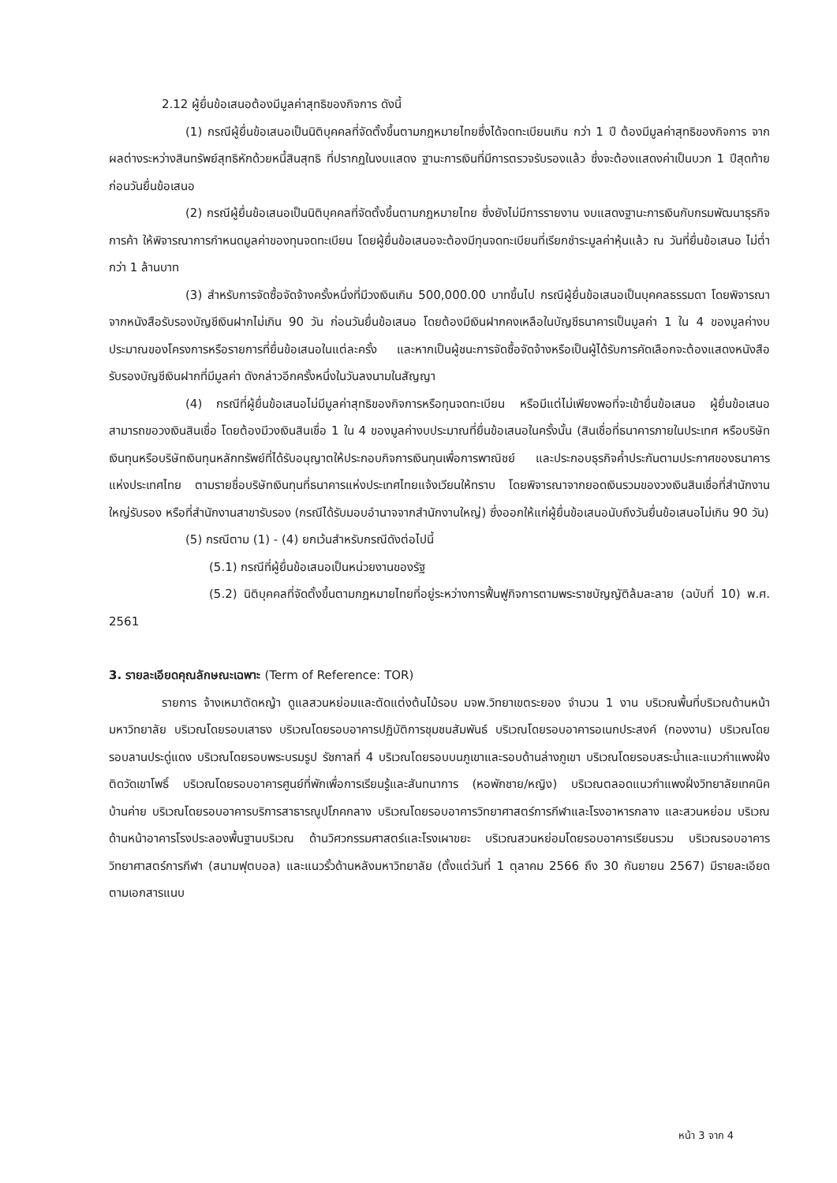2.12 ผู้ยื่นข้อเสนอต้องมีมูลค่าสุทธิของกิจการ ดังนี้
(1) กรณีผู้ยื่นข้อเสนอเป็นนิติบุคคลที่จัดตั้งขึ้นตามกฎหมายไทยซึ่งได้จดทะเบียนเกิน กว่า 1 ปี ต้องมีมูลค่าสุทธิของกิจการ จากผลต่างระหว่างสินทรัพย์สุทธิหักด้วยหนี้สินสุทธิ ที่ปรากฏในงบแสดง ฐานะการเงินที่มีการตรวจรับรองแล้ว ซึ่งจะต้องแสดงค่าเป็นบวก 1 ปีสุดท้ายก่อนวันยื่นข้อเสนอ
(2) กรณีผู้ยื่นข้อเสนอเป็นนิติบุคคลที่จัดตั้งขึ้นตามกฎหมายไทย ซึ่งยังไม่มีการรายงาน งบแสดงฐานะการเงินกับกรมพัฒนาธุรกิจการค้า ให้พิจารณาการกำหนดมูลค่าของทุนจดทะเบียน โดยผู้ยื่นข้อเสนอจะต้องมีทุนจดทะเบียนที่เรียกชำระมูลค่าหุ้นแล้ว ณ วันที่ยื่นข้อเสนอ ไม่ต่ำกว่า 1 ล้านบาท
(3) สำหรับการจัดซื้อจัดจ้างครั้งหนึ่งที่มีวงเงินเกิน 500,000.00 บาทขึ้นไป กรณีผู้ยื่นข้อเสนอเป็นบุคคลธรรมดา โดยพิจารณาจากหนังสือรับรองบัญชีเงินฝากไม่เกิน 90 วัน ก่อนวันยื่นข้อเสนอ โดยต้องมีเงินฝากคงเหลือในบัญชีธนาคารเป็นมูลค่า 1 ใน 4 ของมูลค่างบประมาณของโครงการหรือรายการที่ยื่นข้อเสนอในแต่ละครั้ง และหากเป็นผู้ชนะการจัดซื้อจัดจ้างหรือเป็นผู้ได้รับการคัดเลือกจะต้องแสดงหนังสือรับรองบัญชีเงินฝากที่มีมูลค่า ดังกล่าวอีกครั้งหนึ่งในวันลงนามในสัญญา
(4) กรณีที่ผู้ยื่นข้อเสนอไม่มีมูลค่าสุทธิของกิจการหรือทุนจดทะเบียน หรือมีแต่ไม่เพียงพอที่จะเข้ายื่นข้อเสนอ ผู้ยื่นข้อเสนอสามารถขอวงเงินสินเชื่อ โดยต้องมีวงเงินสินเชื่อ 1 ใน 4 ของมูลค่างบประมาณที่ยื่นข้อเสนอในครั้งนั้น (สินเชื่อที่ธนาคารภายในประเทศ หรือบริษัทเงินทุนหรือบริษัทเงินทุนหลักทรัพย์ที่ได้รับอนุญาตให้ประกอบกิจการเงินทุนเพื่อการพาณิชย์ และประกอบธุรกิจค้ำประกันตามประกาศของธนาคารแห่งประเทศไทย ตามรายชื่อบริษัทเงินทุนที่ธนาคารแห่งประเทศไทยแจ้งเวียนให้ทราบ โดยพิจารณาจากยอดเงินรวมของวงเงินสินเชื่อที่สำนักงานใหญ่รับรอง หรือที่สำนักงานสาขารับรอง (กรณีได้รับมอบอำนาจจากสำนักงานใหญ่) ซึ่งออกให้แก่ผู้ยื่นข้อเสนอนับถึงวันยื่นข้อเสนอไม่เกิน 90 วัน)
(5) กรณีตาม (1) - (4) ยกเว้นสำหรับกรณีดังต่อไปนี้
(5.1) กรณีที่ผู้ยื่นข้อเสนอเป็นหน่วยงานของรัฐ
(5.2) นิติบุคคลที่จัดตั้งขึ้นตามกฎหมายไทยที่อยู่ระหว่างการฟื้นฟูกิจการตามพระราชบัญญัติล้มละลาย (ฉบับที่ 10) พ.ศ. 2561
3. รายละเอียดคุณลักษณะเฉพาะ (Term of Reference: TOR)
รายการ จ้างเหมาตัดหญ้า ดูแลสวนหย่อมและตัดแต่งต้นไม้รอบ มจพ.วิทยาเขตระยอง จำนวน 1 งาน บริเวณพื้นที่บริเวณด้านหน้ามหาวิทยาลัย บริเวณโดยรอบเสาธง บริเวณโดยรอบอาคารปฏิบัติการชุมชนสัมพันธ์ บริเวณโดยรอบอาคารอเนกประสงค์ (กองงาน) บริเวณโดยรอบลานประดู่แดง บริเวณโดยรอบพระบรมรูป รัชกาลที่ 4 บริเวณโดยรอบบนภูเขาและรอบด้านล่างภูเขา บริเวณโดยรอบสระน้ำและแนวกำแพงฝั่งติดวัดเขาโพธิ์ บริเวณโดยรอบอาคารศูนย์ที่พักเพื่อการเรียนรู้และสันทนาการ (หอพักชาย/หญิง) บริเวณตลอดแนวกำแพงฝั่งวิทยาลัยเทคนิคบ้านค่าย บริเวณโดยรอบอาคารบริการสาธารณูปโภคกลาง บริเวณโดยรอบอาคารวิทยาศาสตร์การกีฬาและโรงอาหารกลาง และสวนหย่อม บริเวณด้านหน้าอาคารโรงประลองพื้นฐานบริเวณ ด้านวิศวกรรมศาสตร์และโรงเผาขยะ บริเวณสวนหย่อมโดยรอบอาคารเรียนรวม บริเวณรอบอาคารวิทยาศาสตร์การกีฬา (สนามฟุตบอล) และแนวรั้วด้านหลังมหาวิทยาลัย (ตั้งแต่วันที่ 1 ตุลาคม 2566 ถึง 30 กันยายน 2567) มีรายละเอียดตามเอกสารแนบ
หน้า 3 จาก 4